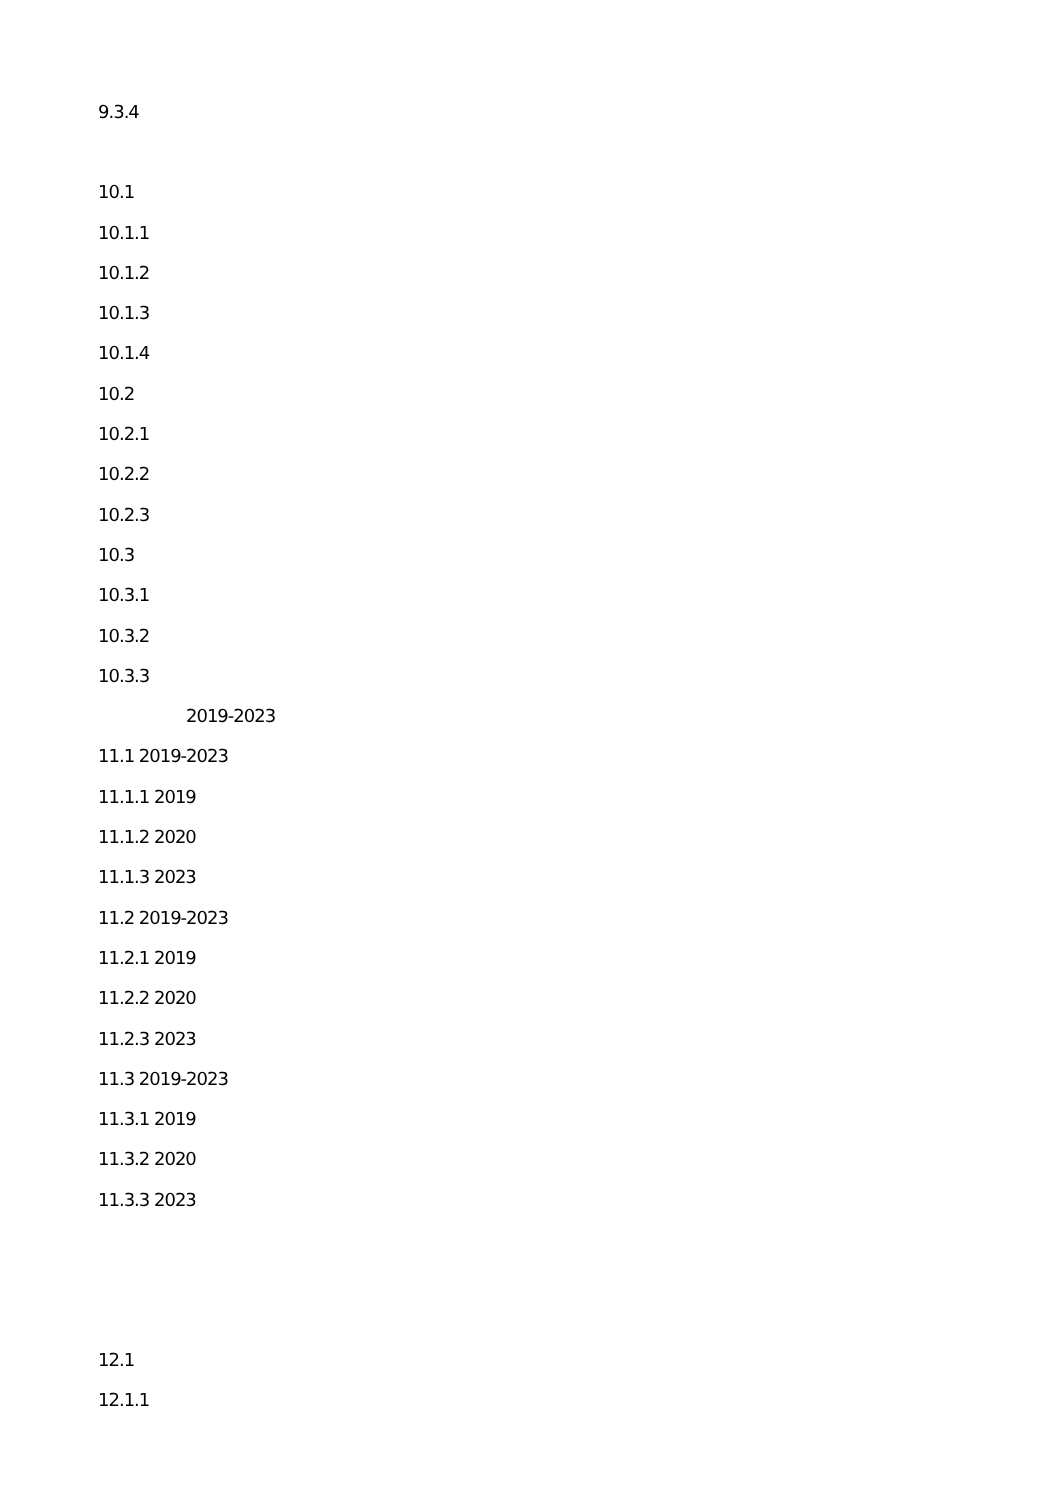9.3.4
10.1
10.1.1
10.1.2
10.1.3
10.1.4
10.2
10.2.1
10.2.2
10.2.3
10.3
10.3.1
10.3.2
10.3.3
2019-2023
11.1 2019-2023
11.1.1 2019
11.1.2 2020
11.1.3 2023
11.2 2019-2023
11.2.1 2019
11.2.2 2020
11.2.3 2023
11.3 2019-2023
11.3.1 2019
11.3.2 2020
11.3.3 2023
12.1
12.1.1